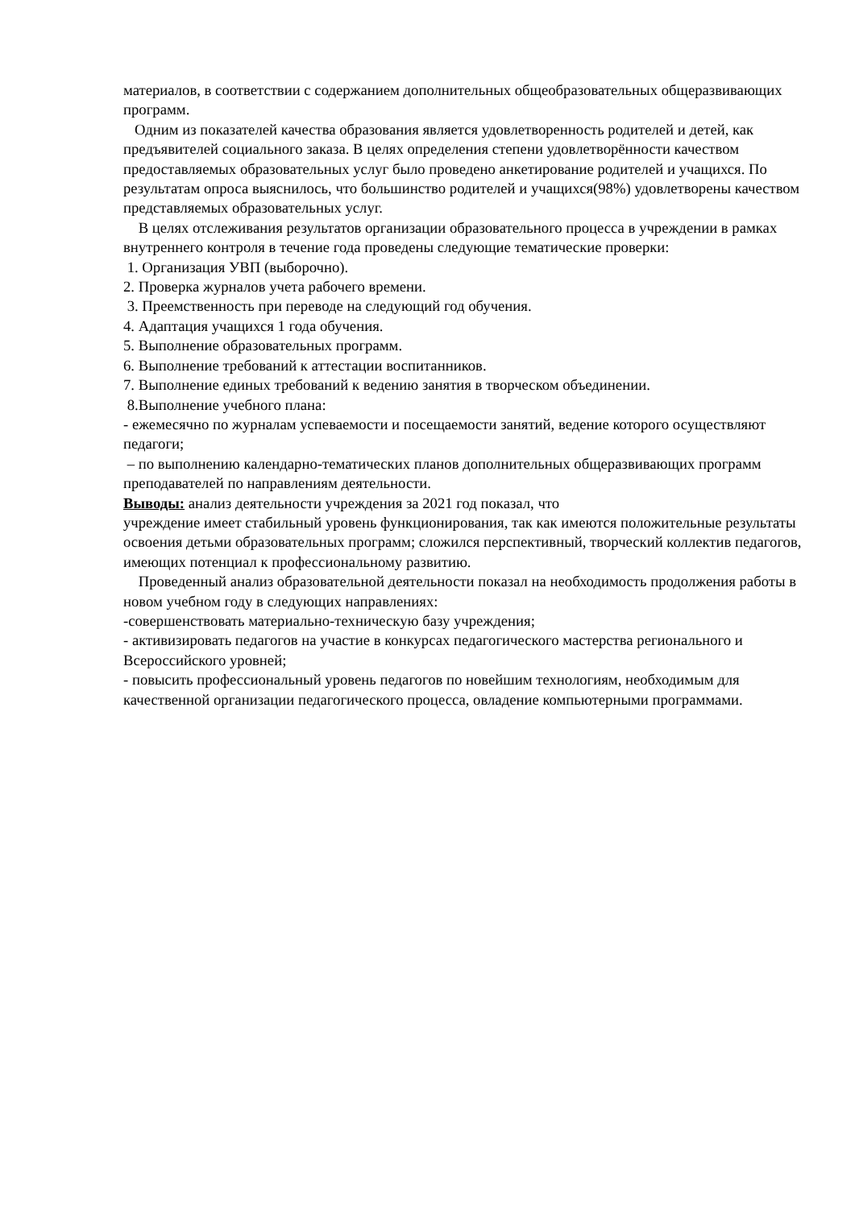материалов, в соответствии с содержанием дополнительных общеобразовательных общеразвивающих программ.
Одним из показателей качества образования является удовлетворенность родителей и детей, как предъявителей социального заказа. В целях определения степени удовлетворённости качеством предоставляемых образовательных услуг было проведено анкетирование родителей и учащихся. По результатам опроса выяснилось, что большинство родителей и учащихся(98%) удовлетворены качеством представляемых образовательных услуг.
В целях отслеживания результатов организации образовательного процесса в учреждении в рамках внутреннего контроля в течение года проведены следующие тематические проверки:
1. Организация УВП (выборочно).
2. Проверка журналов учета рабочего времени.
3. Преемственность при переводе на следующий год обучения.
4. Адаптация учащихся 1 года обучения.
5. Выполнение образовательных программ.
6. Выполнение требований к аттестации воспитанников.
7. Выполнение единых требований к ведению занятия в творческом объединении.
8.Выполнение учебного плана:
- ежемесячно по журналам успеваемости и посещаемости занятий, ведение которого осуществляют педагоги;
– по выполнению календарно-тематических планов дополнительных общеразвивающих программ преподавателей по направлениям деятельности.
Выводы: анализ деятельности учреждения за 2021 год показал, что
учреждение имеет стабильный уровень функционирования, так как имеются положительные результаты освоения детьми образовательных программ; сложился перспективный, творческий коллектив педагогов, имеющих потенциал к профессиональному развитию.
Проведенный анализ образовательной деятельности показал на необходимость продолжения работы в новом учебном году в следующих направлениях:
-совершенствовать материально-техническую базу учреждения;
- активизировать педагогов на участие в конкурсах педагогического мастерства регионального и Всероссийского уровней;
- повысить профессиональный уровень педагогов по новейшим технологиям, необходимым для качественной организации педагогического процесса, овладение компьютерными программами.